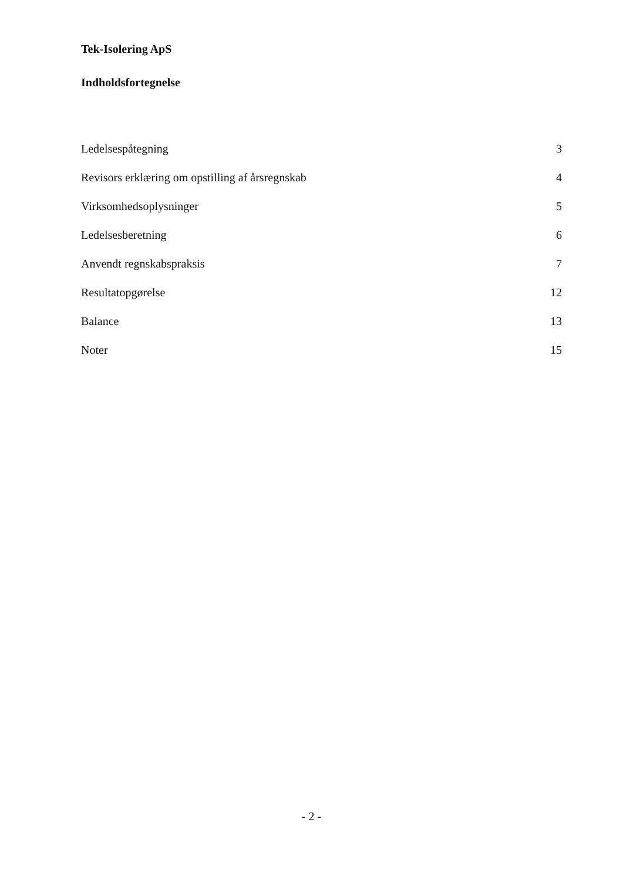Tek-Isolering ApS
Indholdsfortegnelse
Ledelsespåtegning 3
Revisors erklæring om opstilling af årsregnskab 4
Virksomhedsoplysninger 5
Ledelsesberetning 6
Anvendt regnskabspraksis 7
Resultatopgørelse 12
Balance 13
Noter 15
- 2 -